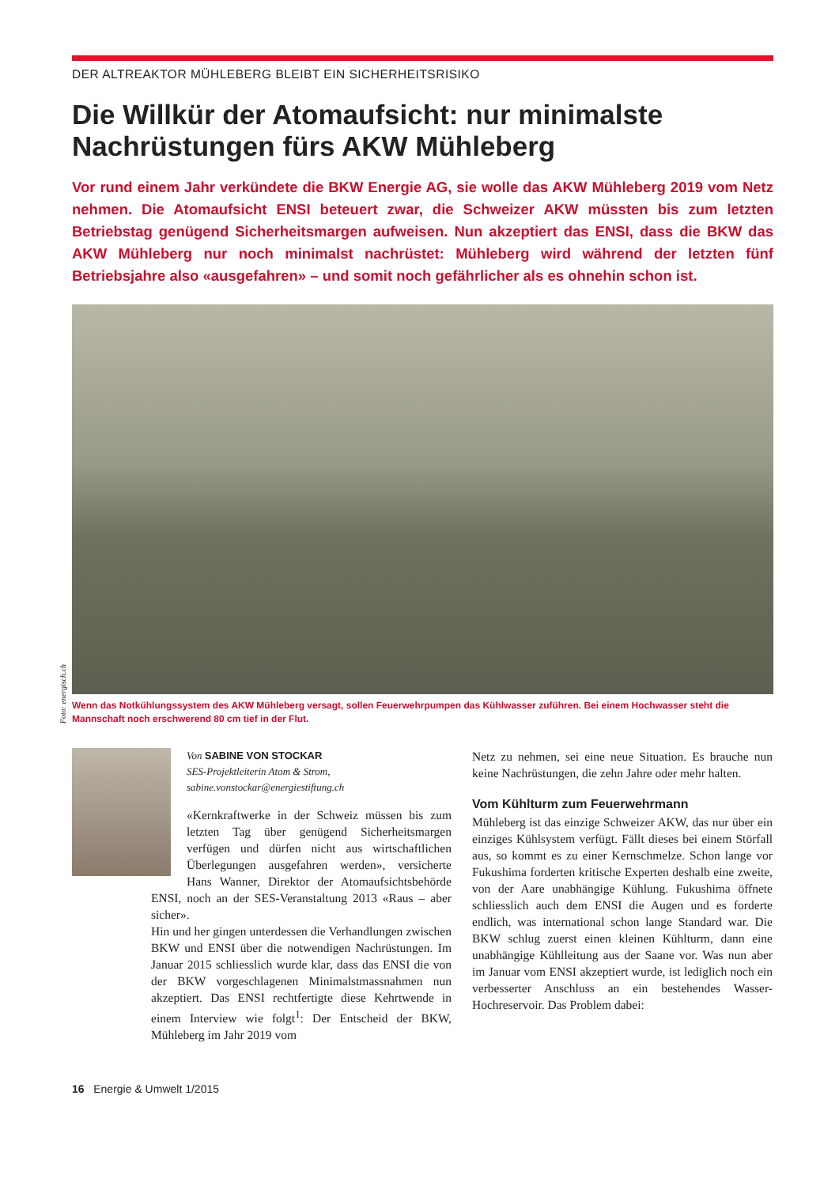DER ALTREAKTOR MÜHLEBERG BLEIBT EIN SICHERHEITSRISIKO
Die Willkür der Atomaufsicht: nur minimalste Nachrüstungen fürs AKW Mühleberg
Vor rund einem Jahr verkündete die BKW Energie AG, sie wolle das AKW Mühleberg 2019 vom Netz nehmen. Die Atomaufsicht ENSI beteuert zwar, die Schweizer AKW müssten bis zum letzten Betriebstag genügend Sicherheitsmargen aufweisen. Nun akzeptiert das ENSI, dass die BKW das AKW Mühleberg nur noch minimalst nachrüstet: Mühleberg wird während der letzten fünf Betriebsjahre also «ausgefahren» – und somit noch gefährlicher als es ohnehin schon ist.
Foto: energisch.ch
Wenn das Notkühlungssystem des AKW Mühleberg versagt, sollen Feuerwehrpumpen das Kühlwasser zuführen. Bei einem Hochwasser steht die Mannschaft noch erschwerend 80 cm tief in der Flut.
Von SABINE VON STOCKAR
SES-Projektleiterin Atom & Strom,
sabine.vonstockar@energiestiftung.ch
«Kernkraftwerke in der Schweiz müssen bis zum letzten Tag über genügend Sicherheitsmargen verfügen und dürfen nicht aus wirtschaftlichen Überlegungen ausgefahren werden», versicherte Hans Wanner, Direktor der Atomaufsichtsbehörde ENSI, noch an der SES-Veranstaltung 2013 «Raus – aber sicher».
Hin und her gingen unterdessen die Verhandlungen zwischen BKW und ENSI über die notwendigen Nachrüstungen. Im Januar 2015 schliesslich wurde klar, dass das ENSI die von der BKW vorgeschlagenen Minimalstmassnahmen nun akzeptiert. Das ENSI rechtfertigte diese Kehrtwende in einem Interview wie folgt<sup>1</sup>: Der Entscheid der BKW, Mühleberg im Jahr 2019 vom
Netz zu nehmen, sei eine neue Situation. Es brauche nun keine Nachrüstungen, die zehn Jahre oder mehr halten.
Vom Kühlturm zum Feuerwehrmann
Mühleberg ist das einzige Schweizer AKW, das nur über ein einziges Kühlsystem verfügt. Fällt dieses bei einem Störfall aus, so kommt es zu einer Kernschmelze. Schon lange vor Fukushima forderten kritische Experten deshalb eine zweite, von der Aare unabhängige Kühlung. Fukushima öffnete schliesslich auch dem ENSI die Augen und es forderte endlich, was international schon lange Standard war. Die BKW schlug zuerst einen kleinen Kühlturm, dann eine unabhängige Kühlleitung aus der Saane vor. Was nun aber im Januar vom ENSI akzeptiert wurde, ist lediglich noch ein verbesserter Anschluss an ein bestehendes Wasser-Hochreservoir. Das Problem dabei:
16 Energie & Umwelt 1/2015